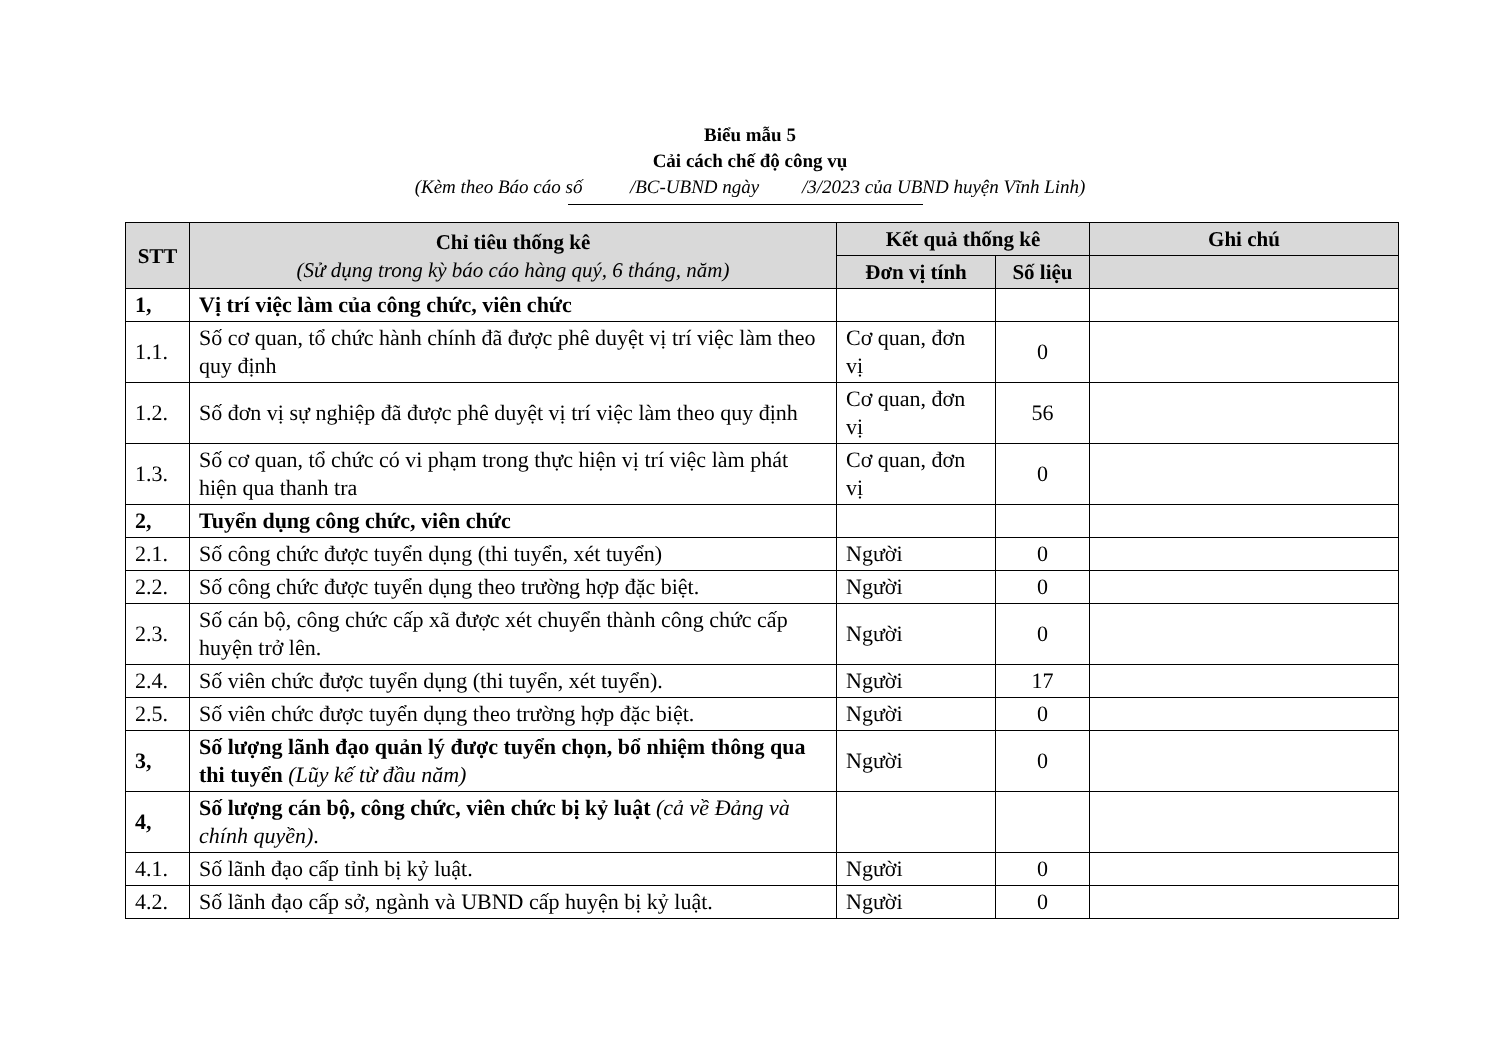Biểu mẫu 5
Cải cách chế độ công vụ
(Kèm theo Báo cáo số /BC-UBND ngày /3/2023 của UBND huyện Vĩnh Linh)
| STT | Chỉ tiêu thống kê (Sử dụng trong kỳ báo cáo hàng quý, 6 tháng, năm) | Kết quả thống kê | | Ghi chú |
| --- | --- | --- | --- | --- |
| | | Đơn vị tính | Số liệu | |
| 1, | Vị trí việc làm của công chức, viên chức | | | |
| 1.1. | Số cơ quan, tổ chức hành chính đã được phê duyệt vị trí việc làm theo quy định | Cơ quan, đơn vị | 0 | |
| 1.2. | Số đơn vị sự nghiệp đã được phê duyệt vị trí việc làm theo quy định | Cơ quan, đơn vị | 56 | |
| 1.3. | Số cơ quan, tổ chức có vi phạm trong thực hiện vị trí việc làm phát hiện qua thanh tra | Cơ quan, đơn vị | 0 | |
| 2, | Tuyển dụng công chức, viên chức | | | |
| 2.1. | Số công chức được tuyển dụng (thi tuyển, xét tuyển) | Người | 0 | |
| 2.2. | Số công chức được tuyển dụng theo trường hợp đặc biệt. | Người | 0 | |
| 2.3. | Số cán bộ, công chức cấp xã được xét chuyển thành công chức cấp huyện trở lên. | Người | 0 | |
| 2.4. | Số viên chức được tuyển dụng (thi tuyển, xét tuyển). | Người | 17 | |
| 2.5. | Số viên chức được tuyển dụng theo trường hợp đặc biệt. | Người | 0 | |
| 3, | Số lượng lãnh đạo quản lý được tuyển chọn, bổ nhiệm thông qua thi tuyển (Lũy kế từ đầu năm) | Người | 0 | |
| 4, | Số lượng cán bộ, công chức, viên chức bị kỷ luật (cả về Đảng và chính quyền) . | | | |
| 4.1. | Số lãnh đạo cấp tỉnh bị kỷ luật. | Người | 0 | |
| 4.2. | Số lãnh đạo cấp sở, ngành và UBND cấp huyện bị kỷ luật. | Người | 0 | |